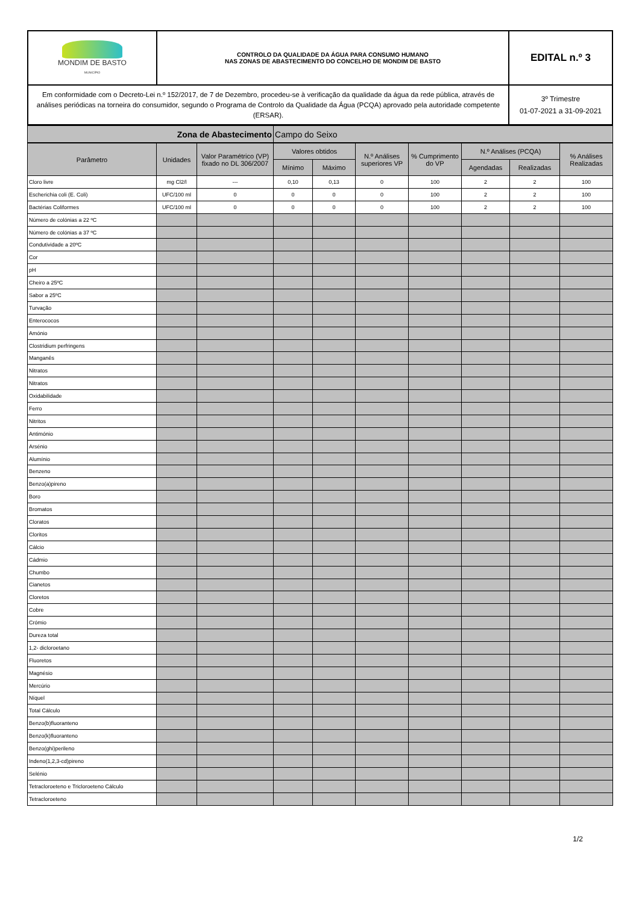| MONDIM DE BASTO MUNICÍPIO | CONTROLO DA QUALIDADE DA ÁGUA PARA CONSUMO HUMANO NAS ZONAS DE ABASTECIMENTO DO CONCELHO DE MONDIM DE BASTO | EDITAL n.º 3 |
| Em conformidade com o Decreto-Lei n.º 152/2017, de 7 de Dezembro, procedeu-se à verificação da qualidade da água da rede pública, através de análises periódicas na torneira do consumidor, segundo o Programa de Controlo da Qualidade da Água (PCQA) aprovado pela autoridade competente (ERSAR). | | 3º Trimestre 01-07-2021 a 31-09-2021 |
| Zona de Abastecimento | Campo do Seixo |
| Parâmetro | Unidades | Valor Paramétrico (VP) fixado no DL 306/2007 | Valores obtidos | | N.º Análises superiores VP | % Cumprimento do VP | N.º Análises (PCQA) | | % Análises Realizadas |
| --- | --- | --- | --- | --- | --- | --- | --- | --- | --- |
| | | | Mínimo | Máximo | | | Agendadas | Realizadas | |
| Cloro livre | mg Cl2/l | --- | 0,10 | 0,13 | 0 | 100 | 2 | 2 | 100 |
| Escherichia coli (E. Coli) | UFC/100 ml | 0 | 0 | 0 | 0 | 100 | 2 | 2 | 100 |
| Bactérias Coliformes | UFC/100 ml | 0 | 0 | 0 | 0 | 100 | 2 | 2 | 100 |
| Número de colónias a 22 ºC | | | | | | | | | |
| Número de colónias a 37 ºC | | | | | | | | | |
| Condutividade a 20ºC | | | | | | | | | |
| Cor | | | | | | | | | |
| pH | | | | | | | | | |
| Cheiro a 25ºC | | | | | | | | | |
| Sabor a 25ºC | | | | | | | | | |
| Turvação | | | | | | | | | |
| Enterococos | | | | | | | | | |
| Amónio | | | | | | | | | |
| Clostridium perfringens | | | | | | | | | |
| Manganês | | | | | | | | | |
| Nitratos | | | | | | | | | |
| Nitratos | | | | | | | | | |
| Oxidabilidade | | | | | | | | | |
| Ferro | | | | | | | | | |
| Nitritos | | | | | | | | | |
| Antimónio | | | | | | | | | |
| Arsénio | | | | | | | | | |
| Alumínio | | | | | | | | | |
| Benzeno | | | | | | | | | |
| Benzo(a)pireno | | | | | | | | | |
| Boro | | | | | | | | | |
| Bromatos | | | | | | | | | |
| Cloratos | | | | | | | | | |
| Cloritos | | | | | | | | | |
| Cálcio | | | | | | | | | |
| Cádmio | | | | | | | | | |
| Chumbo | | | | | | | | | |
| Cianetos | | | | | | | | | |
| Cloretos | | | | | | | | | |
| Cobre | | | | | | | | | |
| Crómio | | | | | | | | | |
| Dureza total | | | | | | | | | |
| 1,2- dicloroetano | | | | | | | | | |
| Fluoretos | | | | | | | | | |
| Magnésio | | | | | | | | | |
| Mercúrio | | | | | | | | | |
| Níquel | | | | | | | | | |
| Total Cálculo | | | | | | | | | |
| Benzo(b)fluoranteno | | | | | | | | | |
| Benzo(k)fluoranteno | | | | | | | | | |
| Benzo(ghi)perileno | | | | | | | | | |
| Indeno(1,2,3-cd)pireno | | | | | | | | | |
| Selénio | | | | | | | | | |
| Tetracloroeteno e Tricloroeteno Cálculo | | | | | | | | | |
| Tetracloroeteno | | | | | | | | | |
1/2